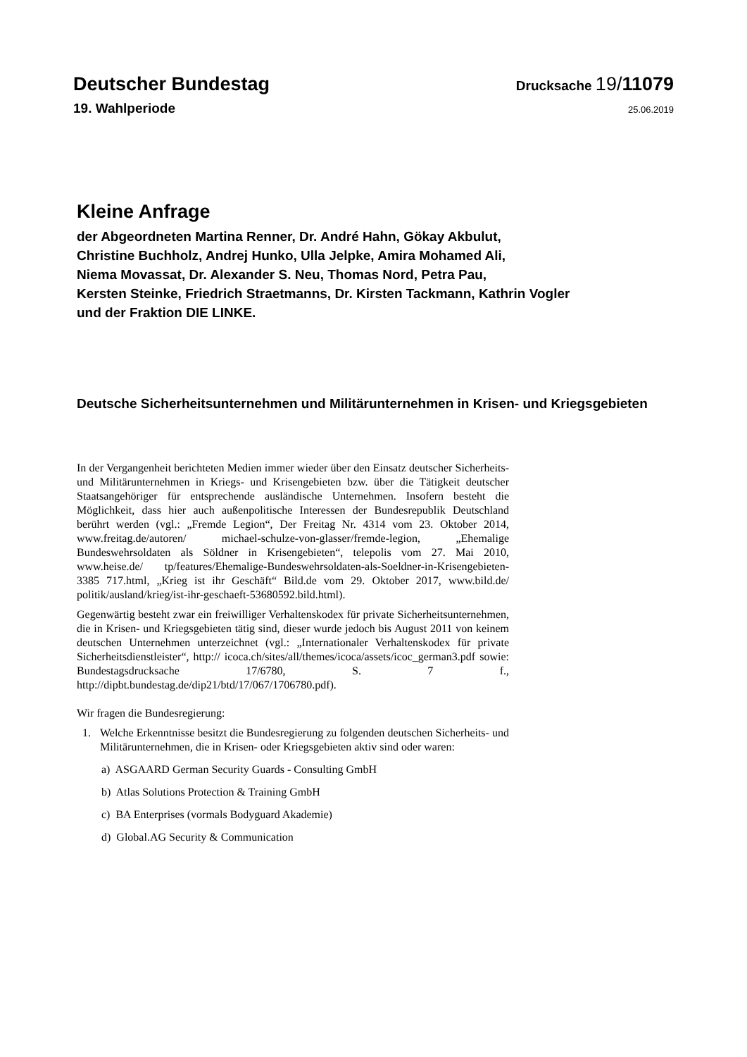Deutscher Bundestag
Drucksache 19/11079
19. Wahlperiode
25.06.2019
Kleine Anfrage
der Abgeordneten Martina Renner, Dr. André Hahn, Gökay Akbulut,
Christine Buchholz, Andrej Hunko, Ulla Jelpke, Amira Mohamed Ali,
Niema Movassat, Dr. Alexander S. Neu, Thomas Nord, Petra Pau,
Kersten Steinke, Friedrich Straetmanns, Dr. Kirsten Tackmann, Kathrin Vogler
und der Fraktion DIE LINKE.
Deutsche Sicherheitsunternehmen und Militärunternehmen in Krisen- und Kriegsgebieten
In der Vergangenheit berichteten Medien immer wieder über den Einsatz deutscher Sicherheits- und Militärunternehmen in Kriegs- und Krisengebieten bzw. über die Tätigkeit deutscher Staatsangehöriger für entsprechende ausländische Unternehmen. Insofern besteht die Möglichkeit, dass hier auch außenpolitische Interessen der Bundesrepublik Deutschland berührt werden (vgl.: „Fremde Legion“, Der Freitag Nr. 4314 vom 23. Oktober 2014, www.freitag.de/autoren/ michael-schulze-von-glasser/fremde-legion, „Ehemalige Bundeswehrsoldaten als Söldner in Krisengebieten“, telepolis vom 27. Mai 2010, www.heise.de/ tp/features/Ehemalige-Bundeswehrsoldaten-als-Soeldner-in-Krisengebieten-3385 717.html, „Krieg ist ihr Geschäft“ Bild.de vom 29. Oktober 2017, www.bild.de/ politik/ausland/krieg/ist-ihr-geschaeft-53680592.bild.html).
Gegenwärtig besteht zwar ein freiwilliger Verhaltenskodex für private Sicherheitsunternehmen, die in Krisen- und Kriegsgebieten tätig sind, dieser wurde jedoch bis August 2011 von keinem deutschen Unternehmen unterzeichnet (vgl.: „Internationaler Verhaltenskodex für private Sicherheitsdienstleister“, http:// icoca.ch/sites/all/themes/icoca/assets/icoc_german3.pdf sowie: Bundestagsdrucksache 17/6780, S. 7 f., http://dipbt.bundestag.de/dip21/btd/17/067/1706780.pdf).
Wir fragen die Bundesregierung:
1. Welche Erkenntnisse besitzt die Bundesregierung zu folgenden deutschen Sicherheits- und Militärunternehmen, die in Krisen- oder Kriegsgebieten aktiv sind oder waren:
a) ASGAARD German Security Guards - Consulting GmbH
b) Atlas Solutions Protection & Training GmbH
c) BA Enterprises (vormals Bodyguard Akademie)
d) Global.AG Security & Communication